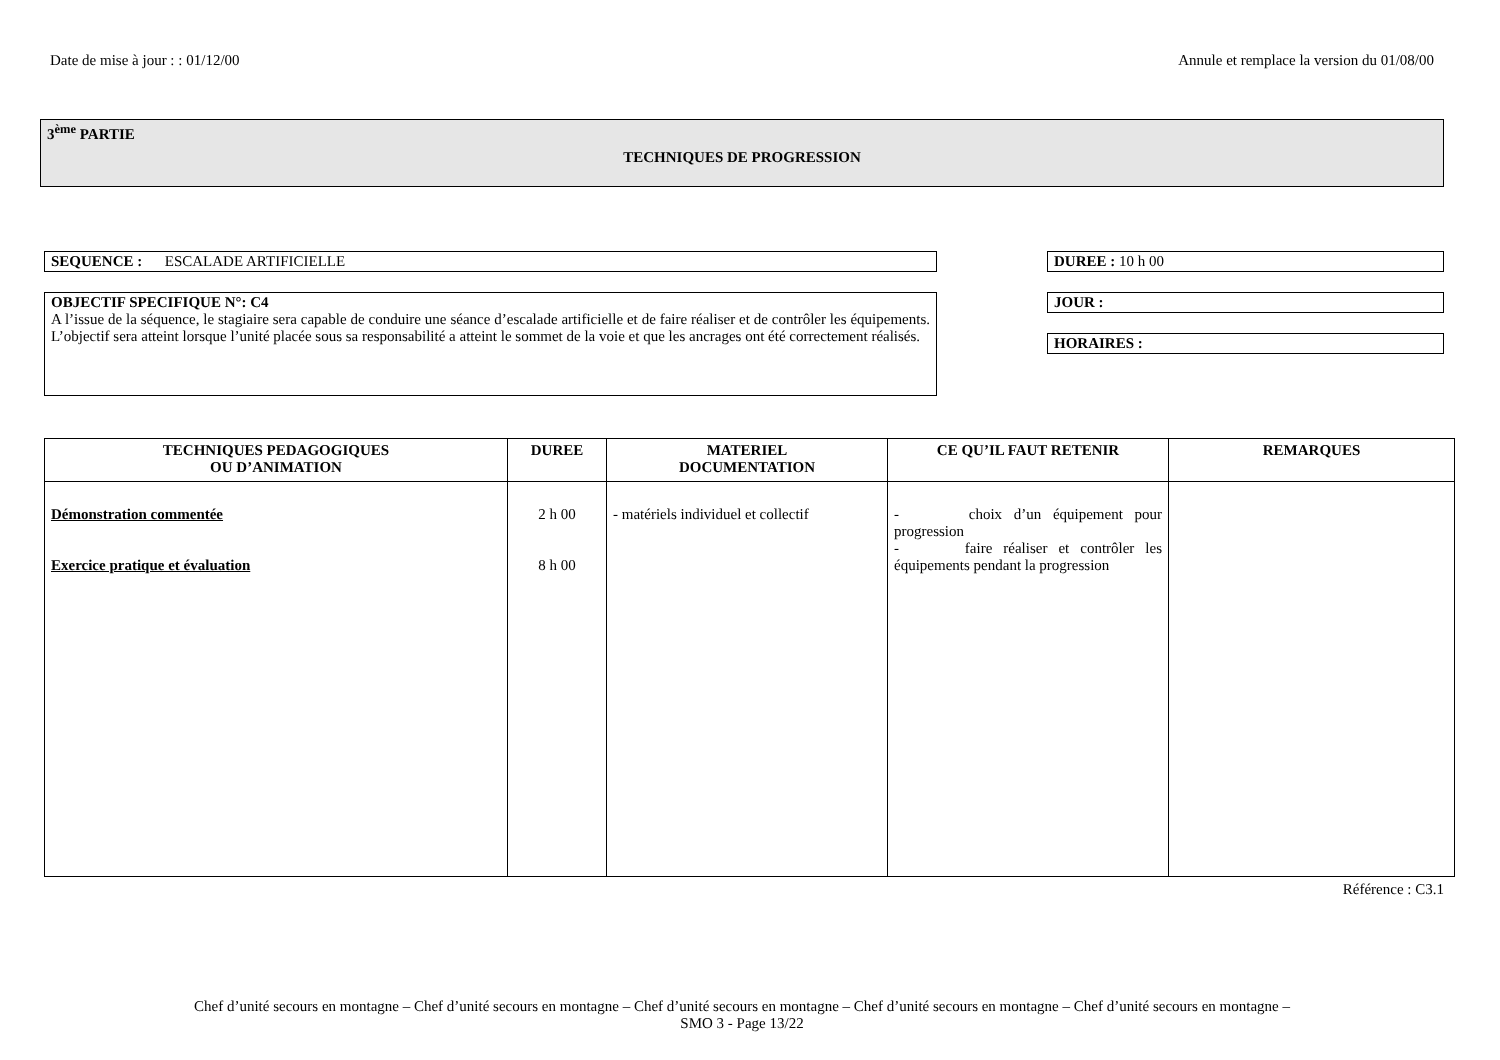Date de mise à jour : : 01/12/00 Annule et remplace la version du 01/08/00
3<sup>ème</sup> PARTIE
TECHNIQUES DE PROGRESSION
SEQUENCE : ESCALADE ARTIFICIELLE
OBJECTIF SPECIFIQUE N°: C4
A l’issue de la séquence, le stagiaire sera capable de conduire une séance d’escalade artificielle et de faire réaliser et de contrôler les équipements. L’objectif sera atteint lorsque l’unité placée sous sa responsabilité a atteint le sommet de la voie et que les ancrages ont été correctement réalisés.
DUREE : 10 h 00
JOUR :
HORAIRES :
| TECHNIQUES PEDAGOGIQUES OU D’ANIMATION | DUREE | MATERIEL DOCUMENTATION | CE QU’IL FAUT RETENIR | REMARQUES |
| --- | --- | --- | --- | --- |
| Démonstration commentée Exercice pratique et évaluation | 2 h 00 8 h 00 | - matériels individuel et collectif | - choix d’un équipement pour progression - faire réaliser et contrôler les équipements pendant la progression | |
Référence : C3.1
Chef d’unité secours en montagne – Chef d’unité secours en montagne – Chef d’unité secours en montagne – Chef d’unité secours en montagne – Chef d’unité secours en montagne –
SMO 3 - Page 13/22